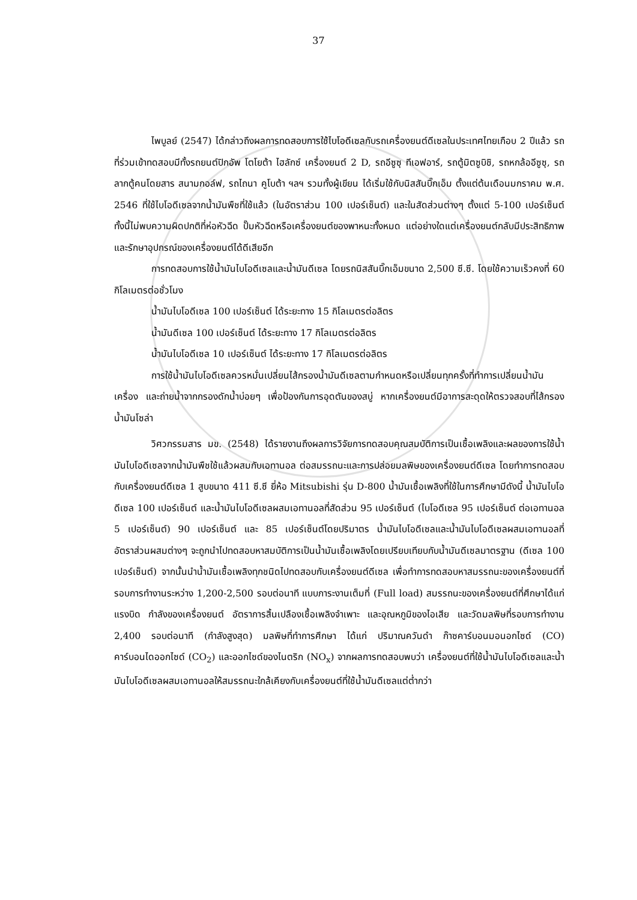37
ไพบูลย์ (2547) ได้กล่าวถึงผลการทดสอบการใช้ไบโอดีเซลกับรถเครื่องยนต์ดีเซลในประเทศไทยเกือบ 2 ปีแล้ว รถที่ร่วมเข้าทดสอบมีทั้งรถยนต์ปิกอัพ โตโยต้า ไฮลักซ์ เครื่องยนต์ 2 D, รถอีซูซุ ทีเอฟอาร์, รถตู้มิตซูบิชิ, รถหกล้ออีซูซุ, รถลากตู้คนโดยสาร สนามกอล์ฟ, รถไถนา คูโบต้า ฯลฯ รวมทั้งผู้เขียน ได้เริ่มใช้กับนิสสันบิ๊กเอ็ม ตั้งแต่ต้นเดือนมกราคม พ.ศ. 2546 ที่ใช้ไบโอดีเซลจากน้ำมันพืชที่ใช้แล้ว (ในอัตราส่วน 100 เปอร์เซ็นต์) และในสัดส่วนต่างๆ ตั้งแต่ 5-100 เปอร์เซ็นต์ ทั้งนี้ไม่พบความผิดปกติที่ห่อหัวฉีด ปั๊มหัวฉีดหรือเครื่องยนต์ของพาหนะทั้งหมด แต่อย่างใดแต่เครื่องยนต์กลับมีประสิทธิภาพ และรักษาอุปกรณ์ของเครื่องยนต์ได้ดีเสียอีก
การทดสอบการใช้น้ำมันไบโอดีเซลและน้ำมันดีเซล โดยรถนิสสันบิ๊กเอ็มขนาด 2,500 ซี.ซี. โดยใช้ความเร็วคงที่ 60 กิโลเมตรต่อชั่วโมง
น้ำมันไบโอดีเซล 100 เปอร์เซ็นต์ ได้ระยะทาง 15 กิโลเมตรต่อลิตร
น้ำมันดีเซล 100 เปอร์เซ็นต์ ได้ระยะทาง 17 กิโลเมตรต่อลิตร
น้ำมันไบโอดีเซล 10 เปอร์เซ็นต์ ได้ระยะทาง 17 กิโลเมตรต่อลิตร
การใช้น้ำมันไบโอดีเซลควรหมั่นเปลี่ยนไส้กรองน้ำมันดีเซลตามกำหนดหรือเปลี่ยนทุกครั้งที่ทำการเปลี่ยนน้ำมันเครื่อง และถ่ายน้ำจากกรองดักน้ำบ่อยๆ เพื่อป้องกันการอุดตันของสบู่ หากเครื่องยนต์มีอาการสะดุดให้ตรวจสอบที่ไส้กรอง น้ำมันโซล่า
วิศวกรรมสาร มข. (2548) ได้รายงานถึงผลการวิจัยการทดสอบคุณสมบัติการเป็นเชื้อเพลิงและผลของการใช้น้ำมันไบโอดีเซลจากน้ำมันพืชใช้แล้วผสมกับเอทานอล ต่อสมรรถนะและการปล่อยมลพิษของเครื่องยนต์ดีเซล โดยทำการทดสอบกับเครื่องยนต์ดีเซล 1 สูบขนาด 411 ซี.ซี ยี่ห้อ Mitsubishi รุ่น D-800 น้ำมันเชื้อเพลิงที่ใช้ในการศึกษามีดังนี้ น้ำมันไบโอดีเซล 100 เปอร์เซ็นต์ และน้ำมันไบโอดีเซลผสมเอทานอลที่สัดส่วน 95 เปอร์เซ็นต์ (ไบโอดีเซล 95 เปอร์เซ็นต์ ต่อเอทานอล 5 เปอร์เซ็นต์) 90 เปอร์เซ็นต์ และ 85 เปอร์เซ็นต์โดยปริมาตร น้ำมันไบโอดีเซลและน้ำมันไบโอดีเซลผสมเอทานอลที่อัตราส่วนผสมต่างๆ จะถูกนำไปทดสอบหาสมบัติการเป็นน้ำมันเชื้อเพลิงโดยเปรียบเทียบกับน้ำมันดีเซลมาตรฐาน (ดีเซล 100 เปอร์เซ็นต์) จากนั้นนำน้ำมันเชื้อเพลิงทุกชนิดไปทดสอบกับเครื่องยนต์ดีเซล เพื่อทำการทดสอบหาสมรรถนะของเครื่องยนต์ที่รอบการทำงานระหว่าง 1,200-2,500 รอบต่อนาที แบบภาระงานเต็มที่ (Full load) สมรรถนะของเครื่องยนต์ที่ศึกษาได้แก่ แรงบิด กำลังของเครื่องยนต์ อัตราการสิ้นเปลืองเชื้อเพลิงจำเพาะ และอุณหภูมิของไอเสีย และวัดมลพิษที่รอบการทำงาน 2,400 รอบต่อนาที (กำลังสูงสุด) มลพิษที่ทำการศึกษา ได้แก่ ปริมาณควันดำ ก๊าซคาร์บอนมอนอกไซด์ (CO) คาร์บอนไดออกไซด์ (CO<sub>2</sub>) และออกไซด์ของไนตริก (NO<sub>x</sub>) จากผลการทดสอบพบว่า เครื่องยนต์ที่ใช้น้ำมันไบโอดีเซลและน้ำมันไบโอดีเซลผสมเอทานอลให้สมรรถนะใกล้เคียงกับเครื่องยนต์ที่ใช้น้ำมันดีเซลแต่ต่ำกว่า